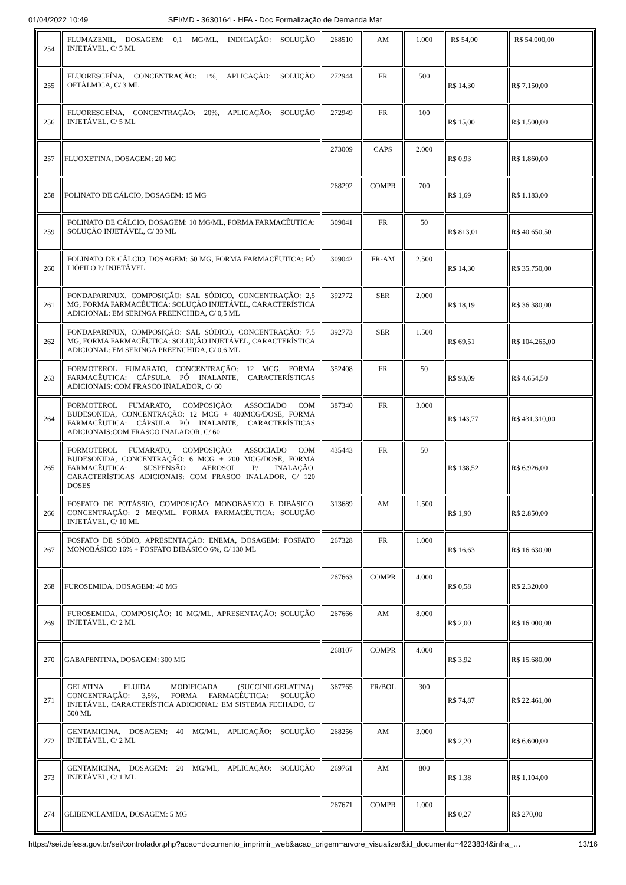01/04/2022 10:49 SEI/MD - 3630164 - HFA - Doc Formalização de Demanda Mat
| 254 | FLUMAZENIL, DOSAGEM: 0,1 MG/ML, INDICAÇÃO: SOLUÇÃO INJETÁVEL, C/ 5 ML | 268510 | AM | 1.000 | R$ 54,00 | R$ 54.000,00 |
| 255 | FLUORESCEÍNA, CONCENTRAÇÃO: 1%, APLICAÇÃO: SOLUÇÃO OFTÁLMICA, C/ 3 ML | 272944 | FR | 500 | R$ 14,30 | R$ 7.150,00 |
| 256 | FLUORESCEÍNA, CONCENTRAÇÃO: 20%, APLICAÇÃO: SOLUÇÃO INJETÁVEL, C/ 5 ML | 272949 | FR | 100 | R$ 15,00 | R$ 1.500,00 |
| 257 | FLUOXETINA, DOSAGEM: 20 MG | 273009 | CAPS | 2.000 | R$ 0,93 | R$ 1.860,00 |
| 258 | FOLINATO DE CÁLCIO, DOSAGEM: 15 MG | 268292 | COMPR | 700 | R$ 1,69 | R$ 1.183,00 |
| 259 | FOLINATO DE CÁLCIO, DOSAGEM: 10 MG/ML, FORMA FARMACÊUTICA: SOLUÇÃO INJETÁVEL, C/ 30 ML | 309041 | FR | 50 | R$ 813,01 | R$ 40.650,50 |
| 260 | FOLINATO DE CÁLCIO, DOSAGEM: 50 MG, FORMA FARMACÊUTICA: PÓ LIÓFILO P/ INJETÁVEL | 309042 | FR-AM | 2.500 | R$ 14,30 | R$ 35.750,00 |
| 261 | FONDAPARINUX, COMPOSIÇÃO: SAL SÓDICO, CONCENTRAÇÃO: 2,5 MG, FORMA FARMACÊUTICA: SOLUÇÃO INJETÁVEL, CARACTERÍSTICA ADICIONAL: EM SERINGA PREENCHIDA, C/ 0,5 ML | 392772 | SER | 2.000 | R$ 18,19 | R$ 36.380,00 |
| 262 | FONDAPARINUX, COMPOSIÇÃO: SAL SÓDICO, CONCENTRAÇÃO: 7,5 MG, FORMA FARMACÊUTICA: SOLUÇÃO INJETÁVEL, CARACTERÍSTICA ADICIONAL: EM SERINGA PREENCHIDA, C/ 0,6 ML | 392773 | SER | 1.500 | R$ 69,51 | R$ 104.265,00 |
| 263 | FORMOTEROL FUMARATO, CONCENTRAÇÃO: 12 MCG, FORMA FARMACÊUTICA: CÁPSULA PÓ INALANTE, CARACTERÍSTICAS ADICIONAIS: COM FRASCO INALADOR, C/ 60 | 352408 | FR | 50 | R$ 93,09 | R$ 4.654,50 |
| 264 | FORMOTEROL FUMARATO, COMPOSIÇÃO: ASSOCIADO COM BUDESONIDA, CONCENTRAÇÃO: 12 MCG + 400MCG/DOSE, FORMA FARMACÊUTICA: CÁPSULA PÓ INALANTE, CARACTERÍSTICAS ADICIONAIS:COM FRASCO INALADOR, C/ 60 | 387340 | FR | 3.000 | R$ 143,77 | R$ 431.310,00 |
| 265 | FORMOTEROL FUMARATO, COMPOSIÇÃO: ASSOCIADO COM BUDESONIDA, CONCENTRAÇÃO: 6 MCG + 200 MCG/DOSE, FORMA FARMACÊUTICA: SUSPENSÃO AEROSOL P/ INALAÇÃO, CARACTERÍSTICAS ADICIONAIS: COM FRASCO INALADOR, C/ 120 DOSES | 435443 | FR | 50 | R$ 138,52 | R$ 6.926,00 |
| 266 | FOSFATO DE POTÁSSIO, COMPOSIÇÃO: MONOBÁSICO E DIBÁSICO, CONCENTRAÇÃO: 2 MEQ/ML, FORMA FARMACÊUTICA: SOLUÇÃO INJETÁVEL, C/ 10 ML | 313689 | AM | 1.500 | R$ 1,90 | R$ 2.850,00 |
| 267 | FOSFATO DE SÓDIO, APRESENTAÇÃO: ENEMA, DOSAGEM: FOSFATO MONOBÁSICO 16% + FOSFATO DIBÁSICO 6%, C/ 130 ML | 267328 | FR | 1.000 | R$ 16,63 | R$ 16.630,00 |
| 268 | FUROSEMIDA, DOSAGEM: 40 MG | 267663 | COMPR | 4.000 | R$ 0,58 | R$ 2.320,00 |
| 269 | FUROSEMIDA, COMPOSIÇÃO: 10 MG/ML, APRESENTAÇÃO: SOLUÇÃO INJETÁVEL, C/ 2 ML | 267666 | AM | 8.000 | R$ 2,00 | R$ 16.000,00 |
| 270 | GABAPENTINA, DOSAGEM: 300 MG | 268107 | COMPR | 4.000 | R$ 3,92 | R$ 15.680,00 |
| 271 | GELATINA FLUIDA MODIFICADA (SUCCINILGELATINA), CONCENTRAÇÃO: 3,5%, FORMA FARMACÊUTICA: SOLUÇÃO INJETÁVEL, CARACTERÍSTICA ADICIONAL: EM SISTEMA FECHADO, C/ 500 ML | 367765 | FR/BOL | 300 | R$ 74,87 | R$ 22.461,00 |
| 272 | GENTAMICINA, DOSAGEM: 40 MG/ML, APLICAÇÃO: SOLUÇÃO INJETÁVEL, C/ 2 ML | 268256 | AM | 3.000 | R$ 2,20 | R$ 6.600,00 |
| 273 | GENTAMICINA, DOSAGEM: 20 MG/ML, APLICAÇÃO: SOLUÇÃO INJETÁVEL, C/ 1 ML | 269761 | AM | 800 | R$ 1,38 | R$ 1.104,00 |
| 274 | GLIBENCLAMIDA, DOSAGEM: 5 MG | 267671 | COMPR | 1.000 | R$ 0,27 | R$ 270,00 |
https://sei.defesa.gov.br/sei/controlador.php?acao=documento_imprimir_web&acao_origem=arvore_visualizar&id_documento=4223834&infra_… 13/16